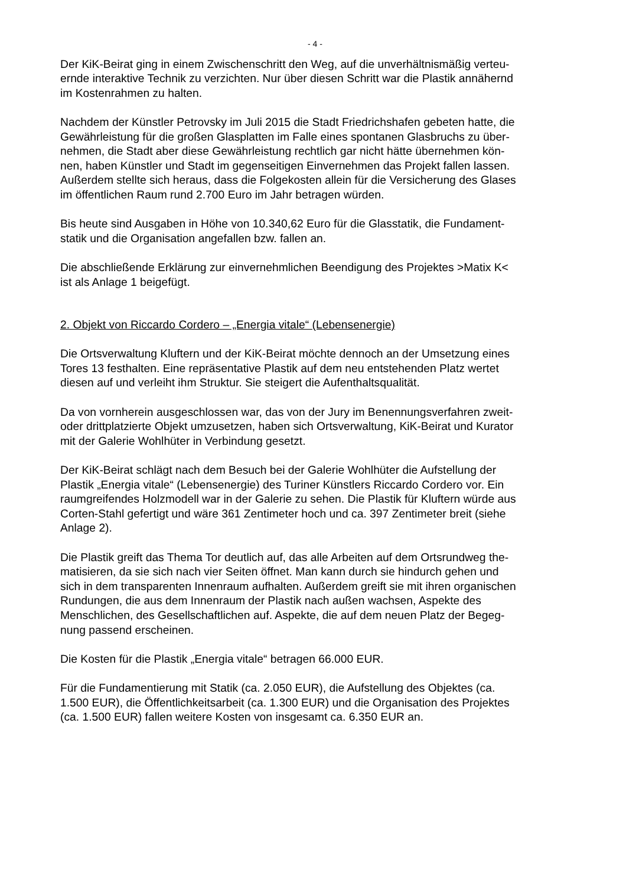- 4 -
Der KiK-Beirat ging in einem Zwischenschritt den Weg, auf die unverhältnismäßig verteu-
ernde interaktive Technik zu verzichten. Nur über diesen Schritt war die Plastik annähernd
im Kostenrahmen zu halten.
Nachdem der Künstler Petrovsky im Juli 2015 die Stadt Friedrichshafen gebeten hatte, die
Gewährleistung für die großen Glasplatten im Falle eines spontanen Glasbruchs zu über-
nehmen, die Stadt aber diese Gewährleistung rechtlich gar nicht hätte übernehmen kön-
nen, haben Künstler und Stadt im gegenseitigen Einvernehmen das Projekt fallen lassen.
Außerdem stellte sich heraus, dass die Folgekosten allein für die Versicherung des Glases
im öffentlichen Raum rund 2.700 Euro im Jahr betragen würden.
Bis heute sind Ausgaben in Höhe von 10.340,62 Euro für die Glasstatik, die Fundament-
statik und die Organisation angefallen bzw. fallen an.
Die abschließende Erklärung zur einvernehmlichen Beendigung des Projektes >Matix K<
ist als Anlage 1 beigefügt.
2. Objekt von Riccardo Cordero – „Energia vitale“ (Lebensenergie)
Die Ortsverwaltung Kluftern und der KiK-Beirat möchte dennoch an der Umsetzung eines
Tores 13 festhalten. Eine repräsentative Plastik auf dem neu entstehenden Platz wertet
diesen auf und verleiht ihm Struktur. Sie steigert die Aufenthaltsqualität.
Da von vornherein ausgeschlossen war, das von der Jury im Benennungsverfahren zweit-
oder drittplatzierte Objekt umzusetzen, haben sich Ortsverwaltung, KiK-Beirat und Kurator
mit der Galerie Wohlhüter in Verbindung gesetzt.
Der KiK-Beirat schlägt nach dem Besuch bei der Galerie Wohlhüter die Aufstellung der
Plastik „Energia vitale“ (Lebensenergie) des Turiner Künstlers Riccardo Cordero vor. Ein
raumgreifendes Holzmodell war in der Galerie zu sehen. Die Plastik für Kluftern würde aus
Corten-Stahl gefertigt und wäre 361 Zentimeter hoch und ca. 397 Zentimeter breit (siehe
Anlage 2).
Die Plastik greift das Thema Tor deutlich auf, das alle Arbeiten auf dem Ortsrundweg the-
matisieren, da sie sich nach vier Seiten öffnet. Man kann durch sie hindurch gehen und
sich in dem transparenten Innenraum aufhalten. Außerdem greift sie mit ihren organischen
Rundungen, die aus dem Innenraum der Plastik nach außen wachsen, Aspekte des
Menschlichen, des Gesellschaftlichen auf. Aspekte, die auf dem neuen Platz der Begeg-
nung passend erscheinen.
Die Kosten für die Plastik „Energia vitale“ betragen 66.000 EUR.
Für die Fundamentierung mit Statik (ca. 2.050 EUR), die Aufstellung des Objektes (ca.
1.500 EUR), die Öffentlichkeitsarbeit (ca. 1.300 EUR) und die Organisation des Projektes
(ca. 1.500 EUR) fallen weitere Kosten von insgesamt ca. 6.350 EUR an.